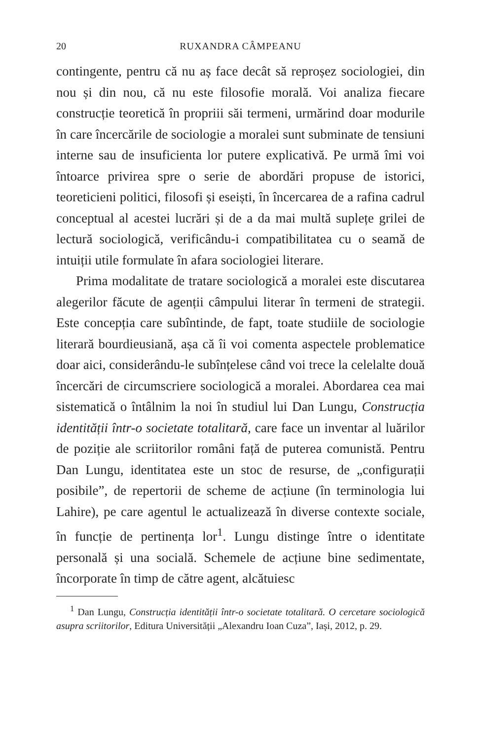20 RUXANDRA CÂMPEANU
contingente, pentru că nu aș face decât să reproșez sociologiei, din nou și din nou, că nu este filosofie morală. Voi analiza fiecare construcție teoretică în propriii săi termeni, urmărind doar modurile în care încercările de sociologie a moralei sunt subminate de tensiuni interne sau de insuficienta lor putere explicativă. Pe urmă îmi voi întoarce privirea spre o serie de abordări propuse de istorici, teoreticieni politici, filosofi și eseiști, în încercarea de a rafina cadrul conceptual al acestei lucrări și de a da mai multă suplețe grilei de lectură sociologică, verificându-i compatibilitatea cu o seamă de intuiții utile formulate în afara sociologiei literare.
Prima modalitate de tratare sociologică a moralei este discutarea alegerilor făcute de agenții câmpului literar în termeni de strategii. Este concepția care subîntinde, de fapt, toate studiile de sociologie literară bourdieusiană, așa că îi voi comenta aspectele problematice doar aici, considerându-le subînțelese când voi trece la celelalte două încercări de circumscriere sociologică a moralei. Abordarea cea mai sistematică o întâlnim la noi în studiul lui Dan Lungu, Construcția identității într-o societate totalitară, care face un inventar al luărilor de poziție ale scriitorilor români față de puterea comunistă. Pentru Dan Lungu, identitatea este un stoc de resurse, de „configurații posibile”, de repertorii de scheme de acțiune (în terminologia lui Lahire), pe care agentul le actualizează în diverse contexte sociale, în funcție de pertinența lor<sup>1</sup>. Lungu distinge între o identitate personală și una socială. Schemele de acțiune bine sedimentate, încorporate în timp de către agent, alcătuiesc
<sup>1</sup> Dan Lungu, Construcția identității într-o societate totalitară. O cercetare sociologică asupra scriitorilor, Editura Universității „Alexandru Ioan Cuza”, Iași, 2012, p. 29.